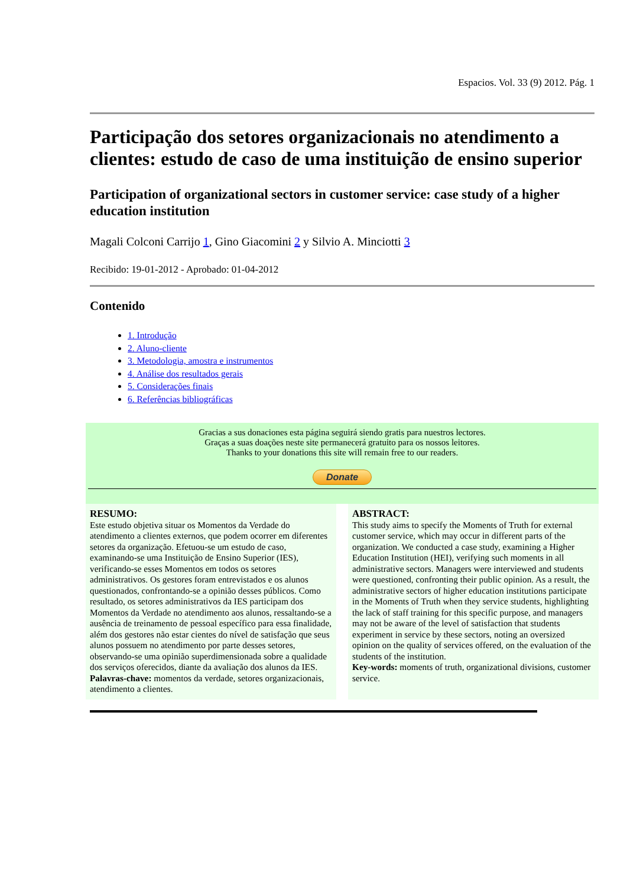Espacios. Vol. 33 (9) 2012. Pág. 1
Participação dos setores organizacionais no atendimento a clientes: estudo de caso de uma instituição de ensino superior
Participation of organizational sectors in customer service: case study of a higher education institution
Magali Colconi Carrijo 1, Gino Giacomini 2 y Silvio A. Minciotti 3
Recibido: 19-01-2012 - Aprobado: 01-04-2012
Contenido
1. Introdução
2. Aluno-cliente
3. Metodologia, amostra e instrumentos
4. Análise dos resultados gerais
5. Considerações finais
6. Referências bibliográficas
Gracias a sus donaciones esta página seguirá siendo gratis para nuestros lectores.
Graças a suas doações neste site permanecerá gratuito para os nossos leitores.
Thanks to your donations this site will remain free to our readers.
Donate
RESUMO:
Este estudo objetiva situar os Momentos da Verdade do atendimento a clientes externos, que podem ocorrer em diferentes setores da organização. Efetuou-se um estudo de caso, examinando-se uma Instituição de Ensino Superior (IES), verificando-se esses Momentos em todos os setores administrativos. Os gestores foram entrevistados e os alunos questionados, confrontando-se a opinião desses públicos. Como resultado, os setores administrativos da IES participam dos Momentos da Verdade no atendimento aos alunos, ressaltando-se a ausência de treinamento de pessoal específico para essa finalidade, além dos gestores não estar cientes do nível de satisfação que seus alunos possuem no atendimento por parte desses setores, observando-se uma opinião superdimensionada sobre a qualidade dos serviços oferecidos, diante da avaliação dos alunos da IES.
Palavras-chave: momentos da verdade, setores organizacionais, atendimento a clientes.
ABSTRACT:
This study aims to specify the Moments of Truth for external customer service, which may occur in different parts of the organization. We conducted a case study, examining a Higher Education Institution (HEI), verifying such moments in all administrative sectors. Managers were interviewed and students were questioned, confronting their public opinion. As a result, the administrative sectors of higher education institutions participate in the Moments of Truth when they service students, highlighting the lack of staff training for this specific purpose, and managers may not be aware of the level of satisfaction that students experiment in service by these sectors, noting an oversized opinion on the quality of services offered, on the evaluation of the students of the institution.
Key-words: moments of truth, organizational divisions, customer service.